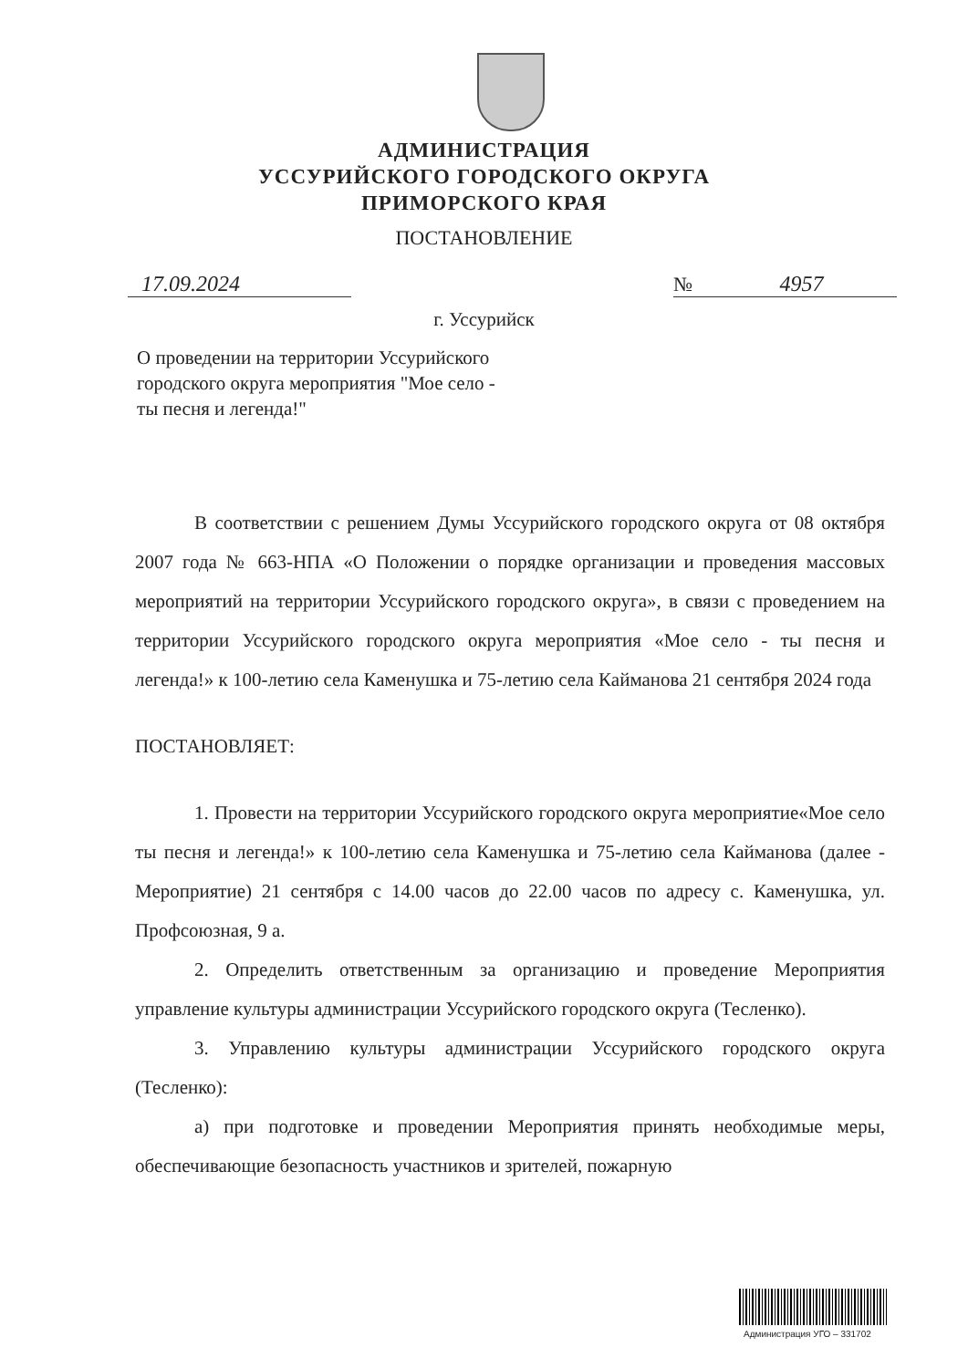АДМИНИСТРАЦИЯ
УССУРИЙСКОГО ГОРОДСКОГО ОКРУГА
ПРИМОРСКОГО КРАЯ
ПОСТАНОВЛЕНИЕ
17.09.2024 № 4957
г. Уссурийск
О проведении на территории Уссурийского городского округа мероприятия "Мое село - ты песня и легенда!"
В соответствии с решением Думы Уссурийского городского округа от 08 октября 2007 года № 663-НПА «О Положении о порядке организации и проведения массовых мероприятий на территории Уссурийского городского округа», в связи с проведением на территории Уссурийского городского округа мероприятия «Мое село - ты песня и легенда!» к 100-летию села Каменушка и 75-летию села Кайманова 21 сентября 2024 года
ПОСТАНОВЛЯЕТ:
1. Провести на территории Уссурийского городского округа мероприятие«Мое село ты песня и легенда!» к 100-летию села Каменушка и 75-летию села Кайманова (далее - Мероприятие) 21 сентября с 14.00 часов до 22.00 часов по адресу с. Каменушка, ул. Профсоюзная, 9 а.
2. Определить ответственным за организацию и проведение Мероприятия управление культуры администрации Уссурийского городского округа (Тесленко).
3. Управлению культуры администрации Уссурийского городского округа (Тесленко):
а) при подготовке и проведении Мероприятия принять необходимые меры, обеспечивающие безопасность участников и зрителей, пожарную
Администрация УГО – 331702